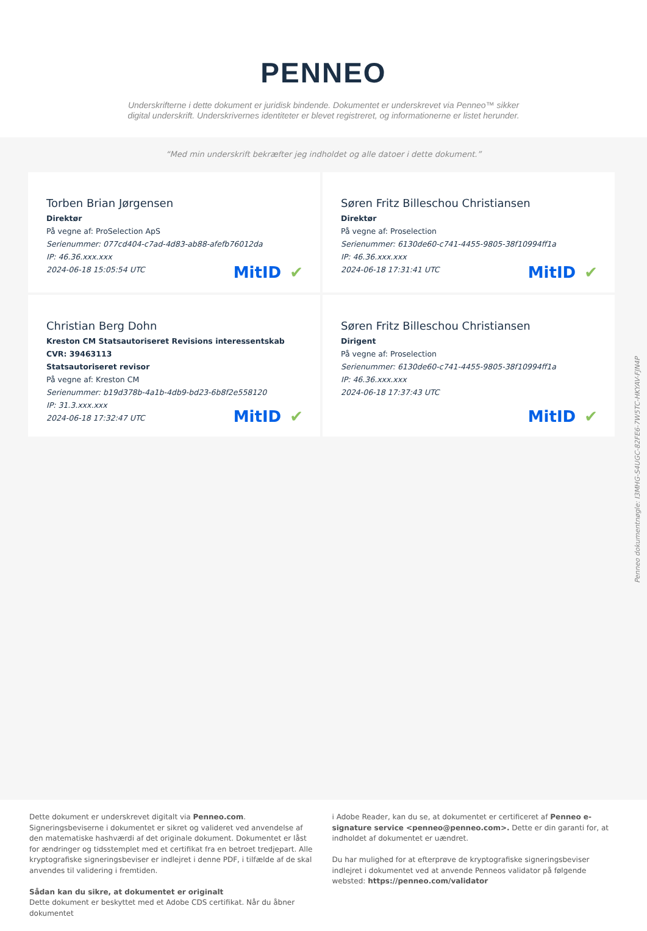PENNEO
Underskrifterne i dette dokument er juridisk bindende. Dokumentet er underskrevet via Penneo™ sikker digital underskrift. Underskrivernes identiteter er blevet registreret, og informationerne er listet herunder.
“Med min underskrift bekræfter jeg indholdet og alle datoer i dette dokument.”
Torben Brian Jørgensen
Direktør
På vegne af: ProSelection ApS
Serienummer: 077cd404-c7ad-4d83-ab88-afefb76012da
IP: 46.36.xxx.xxx
2024-06-18 15:05:54 UTC
MitID ✔
Søren Fritz Billeschou Christiansen
Direktør
På vegne af: Proselection
Serienummer: 6130de60-c741-4455-9805-38f10994ff1a
IP: 46.36.xxx.xxx
2024-06-18 17:31:41 UTC
MitID ✔
Christian Berg Dohn
Kreston CM Statsautoriseret Revisions interessentskab CVR: 39463113
Statsautoriseret revisor
På vegne af: Kreston CM
Serienummer: b19d378b-4a1b-4db9-bd23-6b8f2e558120
IP: 31.3.xxx.xxx
2024-06-18 17:32:47 UTC
MitID ✔
Søren Fritz Billeschou Christiansen
Dirigent
På vegne af: Proselection
Serienummer: 6130de60-c741-4455-9805-38f10994ff1a
IP: 46.36.xxx.xxx
2024-06-18 17:37:43 UTC
MitID ✔
Penneo dokumentnøgle: I3MHG-S4UGC-82FE6-7W5TC-HKYAV-FJN4P
Dette dokument er underskrevet digitalt via Penneo.com. Signeringsbeviserne i dokumentet er sikret og valideret ved anvendelse af den matematiske hashværdi af det originale dokument. Dokumentet er låst for ændringer og tidsstemplet med et certifikat fra en betroet tredjepart. Alle kryptografiske signeringsbeviser er indlejret i denne PDF, i tilfælde af de skal anvendes til validering i fremtiden.
Sådan kan du sikre, at dokumentet er originalt
Dette dokument er beskyttet med et Adobe CDS certifikat. Når du åbner dokumentet
i Adobe Reader, kan du se, at dokumentet er certificeret af Penneo e-signature service <penneo@penneo.com>. Dette er din garanti for, at indholdet af dokumentet er uændret.
Du har mulighed for at efterprøve de kryptografiske signeringsbeviser indlejret i dokumentet ved at anvende Penneos validator på følgende websted: https://penneo.com/validator